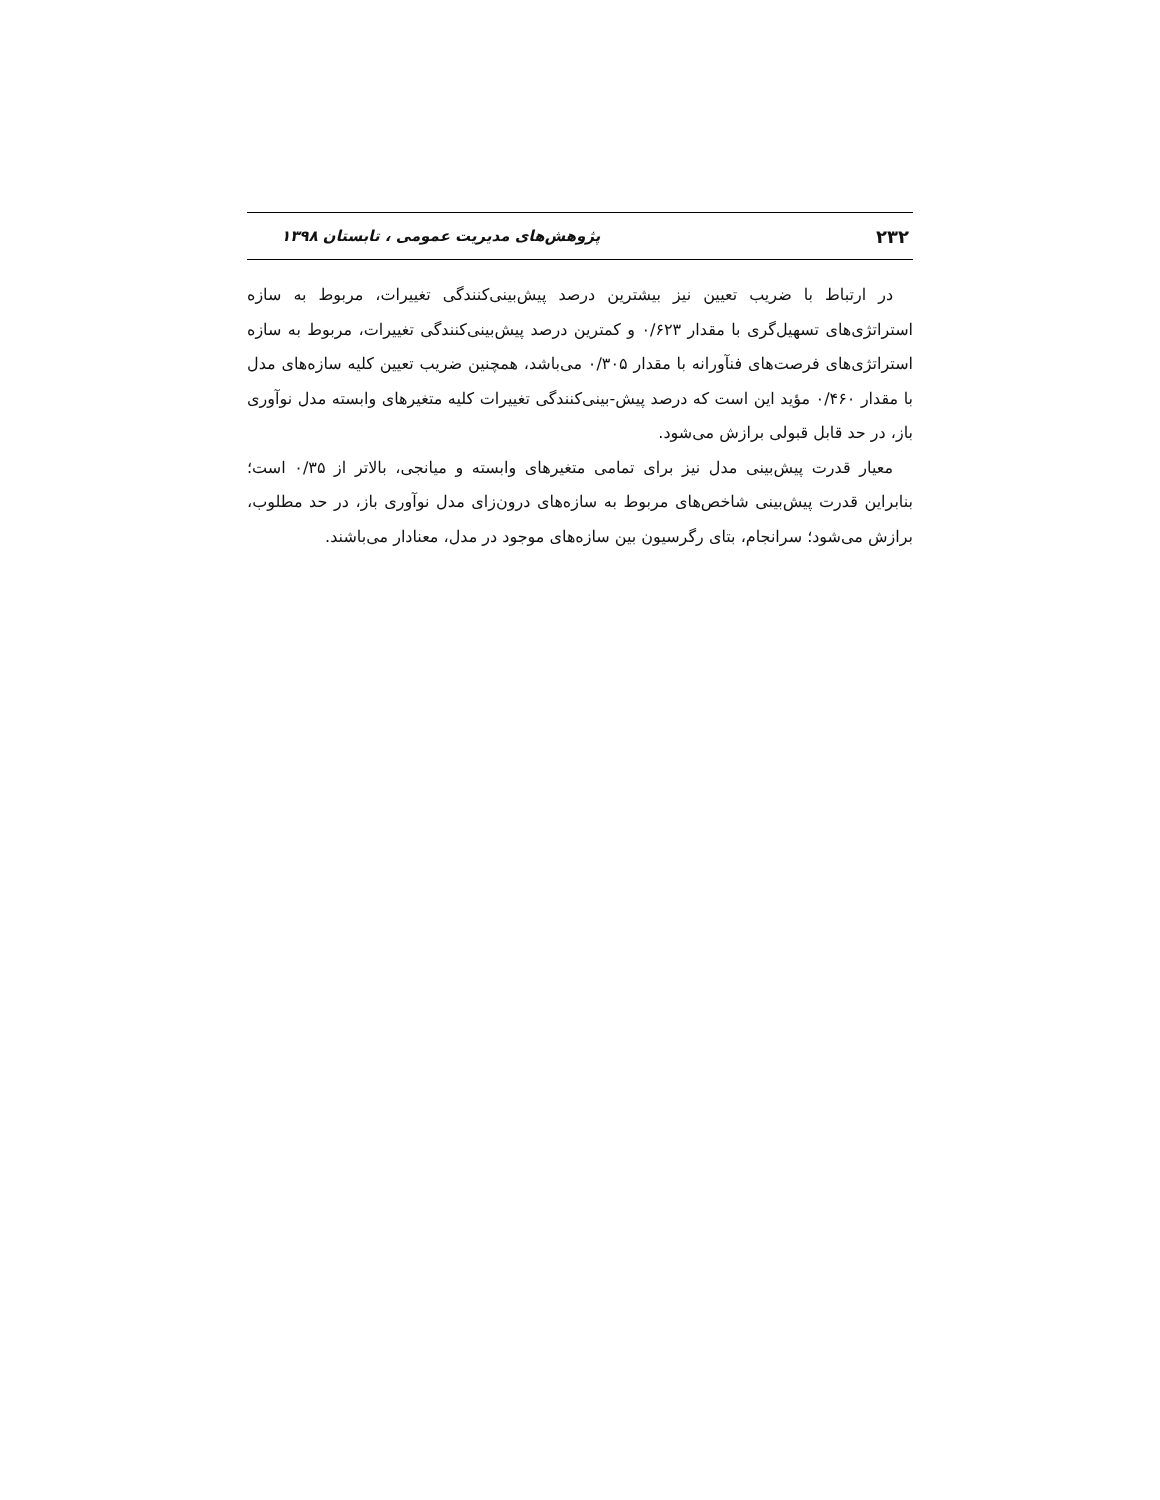۲۳۲ پژوهش‌های مدیریت عمومی ، تابستان ۱۳۹۸
در ارتباط با ضریب تعیین نیز بیشترین درصد پیش‌بینی‌کنندگی تغییرات، مربوط به سازه استراتژی‌های تسهیل‌گری با مقدار ۰/۶۲۳ و کمترین درصد پیش‌بینی‌کنندگی تغییرات، مربوط به سازه استراتژی‌های فرصت‌های فنآورانه با مقدار ۰/۳۰۵ می‌باشد، همچنین ضریب تعیین کلیه سازه‌های مدل با مقدار ۰/۴۶۰ مؤید این است که درصد پیش-بینی‌کنندگی تغییرات کلیه متغیرهای وابسته مدل نوآوری باز، در حد قابل قبولی برازش می‌شود.
معیار قدرت پیش‌بینی مدل نیز برای تمامی متغیرهای وابسته و میانجی، بالاتر از ۰/۳۵ است؛ بنابراین قدرت پیش‌بینی شاخص‌های مربوط به سازه‌های درون‌زای مدل نوآوری باز، در حد مطلوب، برازش می‌شود؛ سرانجام، بتای رگرسیون بین سازه‌های موجود در مدل، معنادار می‌باشند.